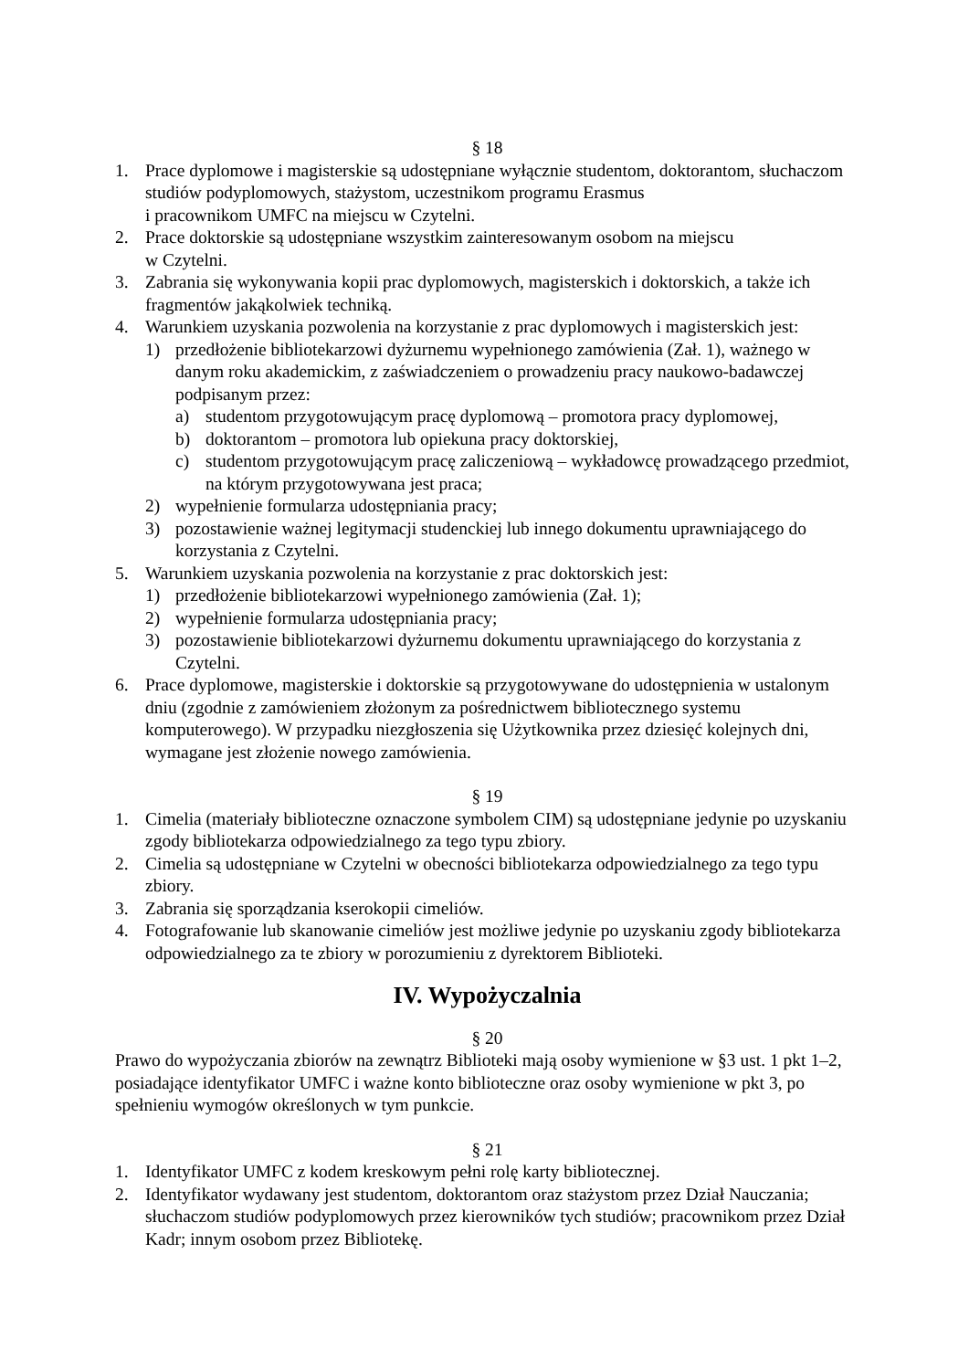§ 18
1. Prace dyplomowe i magisterskie są udostępniane wyłącznie studentom, doktorantom, słuchaczom studiów podyplomowych, stażystom, uczestnikom programu Erasmus
i pracownikom UMFC na miejscu w Czytelni.
2. Prace doktorskie są udostępniane wszystkim zainteresowanym osobom na miejscu
w Czytelni.
3. Zabrania się wykonywania kopii prac dyplomowych, magisterskich i doktorskich, a także ich fragmentów jakąkolwiek techniką.
4. Warunkiem uzyskania pozwolenia na korzystanie z prac dyplomowych i magisterskich jest:
1) przedłożenie bibliotekarzowi dyżurnemu wypełnionego zamówienia (Zał. 1), ważnego w danym roku akademickim, z zaświadczeniem o prowadzeniu pracy naukowo-badawczej podpisanym przez:
a) studentom przygotowującym pracę dyplomową – promotora pracy dyplomowej,
b) doktorantom – promotora lub opiekuna pracy doktorskiej,
c) studentom przygotowującym pracę zaliczeniową – wykładowcę prowadzącego przedmiot, na którym przygotowywana jest praca;
2) wypełnienie formularza udostępniania pracy;
3) pozostawienie ważnej legitymacji studenckiej lub innego dokumentu uprawniającego do korzystania z Czytelni.
5. Warunkiem uzyskania pozwolenia na korzystanie z prac doktorskich jest:
1) przedłożenie bibliotekarzowi wypełnionego zamówienia (Zał. 1);
2) wypełnienie formularza udostępniania pracy;
3) pozostawienie bibliotekarzowi dyżurnemu dokumentu uprawniającego do korzystania z Czytelni.
6. Prace dyplomowe, magisterskie i doktorskie są przygotowywane do udostępnienia w ustalonym dniu (zgodnie z zamówieniem złożonym za pośrednictwem bibliotecznego systemu komputerowego). W przypadku niezgłoszenia się Użytkownika przez dziesięć kolejnych dni, wymagane jest złożenie nowego zamówienia.
§ 19
1. Cimelia (materiały biblioteczne oznaczone symbolem CIM) są udostępniane jedynie po uzyskaniu zgody bibliotekarza odpowiedzialnego za tego typu zbiory.
2. Cimelia są udostępniane w Czytelni w obecności bibliotekarza odpowiedzialnego za tego typu zbiory.
3. Zabrania się sporządzania kserokopii cimeliów.
4. Fotografowanie lub skanowanie cimeliów jest możliwe jedynie po uzyskaniu zgody bibliotekarza odpowiedzialnego za te zbiory w porozumieniu z dyrektorem Biblioteki.
IV. Wypożyczalnia
§ 20
Prawo do wypożyczania zbiorów na zewnątrz Biblioteki mają osoby wymienione w §3 ust. 1 pkt 1–2, posiadające identyfikator UMFC i ważne konto biblioteczne oraz osoby wymienione w pkt 3, po spełnieniu wymogów określonych w tym punkcie.
§ 21
1. Identyfikator UMFC z kodem kreskowym pełni rolę karty bibliotecznej.
2. Identyfikator wydawany jest studentom, doktorantom oraz stażystom przez Dział Nauczania; słuchaczom studiów podyplomowych przez kierowników tych studiów; pracownikom przez Dział Kadr; innym osobom przez Bibliotekę.